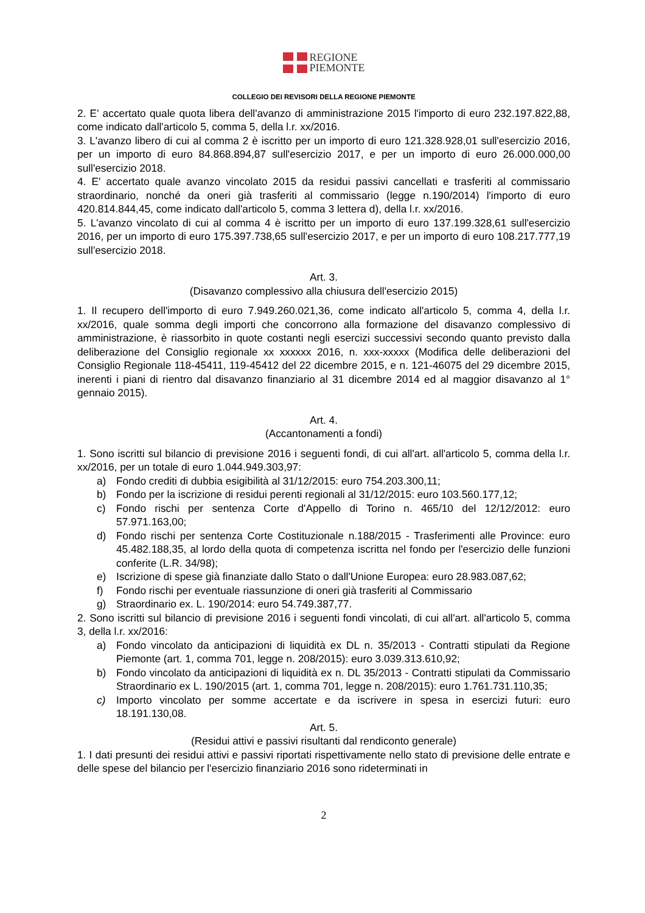REGIONE
PIEMONTE
COLLEGIO DEI REVISORI DELLA REGIONE PIEMONTE
2. E' accertato quale quota libera dell'avanzo di amministrazione 2015 l'importo di euro 232.197.822,88, come indicato dall'articolo 5, comma 5, della l.r. xx/2016.
3. L'avanzo libero di cui al comma 2 è iscritto per un importo di euro 121.328.928,01 sull'esercizio 2016, per un importo di euro 84.868.894,87 sull'esercizio 2017, e per un importo di euro 26.000.000,00 sull'esercizio 2018.
4. E' accertato quale avanzo vincolato 2015 da residui passivi cancellati e trasferiti al commissario straordinario, nonché da oneri già trasferiti al commissario (legge n.190/2014) l'importo di euro 420.814.844,45, come indicato dall'articolo 5, comma 3 lettera d), della l.r. xx/2016.
5. L'avanzo vincolato di cui al comma 4 è iscritto per un importo di euro 137.199.328,61 sull'esercizio 2016, per un importo di euro 175.397.738,65 sull'esercizio 2017, e per un importo di euro 108.217.777,19 sull'esercizio 2018.
Art. 3.
(Disavanzo complessivo alla chiusura dell'esercizio 2015)
1. Il recupero dell'importo di euro 7.949.260.021,36, come indicato all'articolo 5, comma 4, della l.r. xx/2016, quale somma degli importi che concorrono alla formazione del disavanzo complessivo di amministrazione, è riassorbito in quote costanti negli esercizi successivi secondo quanto previsto dalla deliberazione del Consiglio regionale xx xxxxxx 2016, n. xxx-xxxxx (Modifica delle deliberazioni del Consiglio Regionale 118-45411, 119-45412 del 22 dicembre 2015, e n. 121-46075 del 29 dicembre 2015, inerenti i piani di rientro dal disavanzo finanziario al 31 dicembre 2014 ed al maggior disavanzo al 1° gennaio 2015).
Art. 4.
(Accantonamenti a fondi)
1. Sono iscritti sul bilancio di previsione 2016 i seguenti fondi, di cui all'art. all'articolo 5, comma della l.r. xx/2016, per un totale di euro 1.044.949.303,97:
a) Fondo crediti di dubbia esigibilità al 31/12/2015: euro 754.203.300,11;
b) Fondo per la iscrizione di residui perenti regionali al 31/12/2015: euro 103.560.177,12;
c) Fondo rischi per sentenza Corte d'Appello di Torino n. 465/10 del 12/12/2012: euro 57.971.163,00;
d) Fondo rischi per sentenza Corte Costituzionale n.188/2015 - Trasferimenti alle Province: euro 45.482.188,35, al lordo della quota di competenza iscritta nel fondo per l'esercizio delle funzioni conferite (L.R. 34/98);
e) Iscrizione di spese già finanziate dallo Stato o dall'Unione Europea: euro 28.983.087,62;
f) Fondo rischi per eventuale riassunzione di oneri già trasferiti al Commissario
g) Straordinario ex. L. 190/2014: euro 54.749.387,77.
2. Sono iscritti sul bilancio di previsione 2016 i seguenti fondi vincolati, di cui all'art. all'articolo 5, comma 3, della l.r. xx/2016:
a) Fondo vincolato da anticipazioni di liquidità ex DL n. 35/2013 - Contratti stipulati da Regione Piemonte (art. 1, comma 701, legge n. 208/2015): euro 3.039.313.610,92;
b) Fondo vincolato da anticipazioni di liquidità ex n. DL 35/2013 - Contratti stipulati da Commissario Straordinario ex L. 190/2015 (art. 1, comma 701, legge n. 208/2015): euro 1.761.731.110,35;
c) Importo vincolato per somme accertate e da iscrivere in spesa in esercizi futuri: euro 18.191.130,08.
Art. 5.
(Residui attivi e passivi risultanti dal rendiconto generale)
1. I dati presunti dei residui attivi e passivi riportati rispettivamente nello stato di previsione delle entrate e delle spese del bilancio per l'esercizio finanziario 2016 sono rideterminati in
2